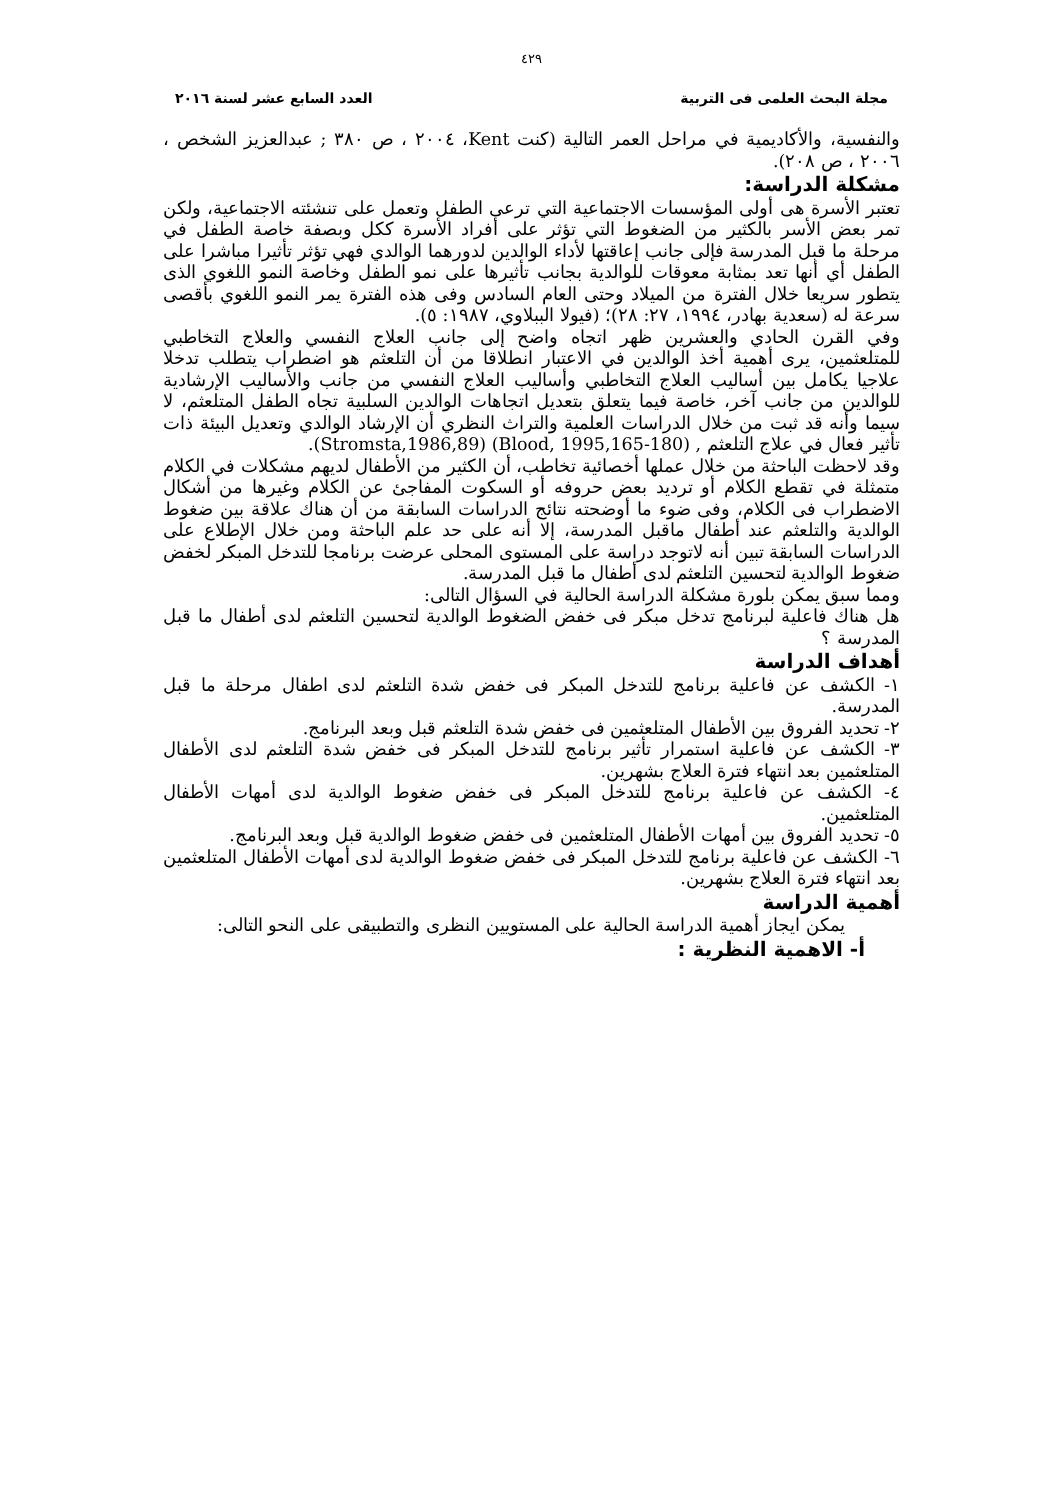٤٢٩
مجلة البحث العلمى فى التربية العدد السابع عشر لسنة ٢٠١٦
والنفسية، والأكاديمية في مراحل العمر التالية (كنت Kent، ٢٠٠٤ ، ص ٣٨٠ ; عبدالعزيز الشخص ، ٢٠٠٦ ، ص ٢٠٨).
مشكلة الدراسة:
تعتبر الأسرة هى أولى المؤسسات الاجتماعية التي ترعى الطفل وتعمل على تنشئته الاجتماعية، ولكن تمر بعض الأسر بالكثير من الضغوط التي تؤثر على أفراد الأسرة ككل وبصفة خاصة الطفل في مرحلة ما قبل المدرسة فإلى جانب إعاقتها لأداء الوالدين لدورهما الوالدي فهي تؤثر تأثيرا مباشرا على الطفل أي أنها تعد بمثابة معوقات للوالدية بجانب تأثيرها على نمو الطفل وخاصة النمو اللغوي الذى يتطور سريعا خلال الفترة من الميلاد وحتى العام السادس وفى هذه الفترة يمر النمو اللغوي بأقصى سرعة له (سعدية بهادر، ١٩٩٤، ٢٧: ٢٨)؛ (فيولا الببلاوي، ١٩٨٧: ٥).
وفي القرن الحادي والعشرين ظهر اتجاه واضح إلى جانب العلاج النفسي والعلاج التخاطبي للمتلعثمين، يرى أهمية أخذ الوالدين في الاعتبار انطلاقا من أن التلعثم هو اضطراب يتطلب تدخلا علاجيا يكامل بين أساليب العلاج التخاطبي وأساليب العلاج النفسي من جانب والأساليب الإرشادية للوالدين من جانب آخر، خاصة فيما يتعلق بتعديل اتجاهات الوالدين السلبية تجاه الطفل المتلعثم، لا سيما وأنه قد ثبت من خلال الدراسات العلمية والتراث النظري أن الإرشاد الوالدي وتعديل البيئة ذات تأثير فعال في علاج التلعثم , (Blood, 1995,165-180) (Stromsta,1986,89).
وقد لاحظت الباحثة من خلال عملها أخصائية تخاطب، أن الكثير من الأطفال لديهم مشكلات في الكلام متمثلة في تقطع الكلام أو ترديد بعض حروفه أو السكوت المفاجئ عن الكلام وغيرها من أشكال الاضطراب فى الكلام، وفى ضوء ما أوضحته نتائج الدراسات السابقة من أن هناك علاقة بين ضغوط الوالدية والتلعثم عند أطفال ماقبل المدرسة، إلا أنه على حد علم الباحثة ومن خلال الإطلاع على الدراسات السابقة تبين أنه لاتوجد دراسة على المستوى المحلى عرضت برنامجا للتدخل المبكر لخفض ضغوط الوالدية لتحسين التلعثم لدى أطفال ما قبل المدرسة.
ومما سبق يمكن بلورة مشكلة الدراسة الحالية في السؤال التالى:
هل هناك فاعلية لبرنامج تدخل مبكر فى خفض الضغوط الوالدية لتحسين التلعثم لدى أطفال ما قبل المدرسة ؟
أهداف الدراسة
١- الكشف عن فاعلية برنامج للتدخل المبكر فى خفض شدة التلعثم لدى اطفال مرحلة ما قبل المدرسة.
٢- تحديد الفروق بين الأطفال المتلعثمين فى خفض شدة التلعثم قبل وبعد البرنامج.
٣- الكشف عن فاعلية استمرار تأثير برنامج للتدخل المبكر فى خفض شدة التلعثم لدى الأطفال المتلعثمين بعد انتهاء فترة العلاج بشهرين.
٤- الكشف عن فاعلية برنامج للتدخل المبكر فى خفض ضغوط الوالدية لدى أمهات الأطفال المتلعثمين.
٥- تحديد الفروق بين أمهات الأطفال المتلعثمين فى خفض ضغوط الوالدية قبل وبعد البرنامج.
٦- الكشف عن فاعلية برنامج للتدخل المبكر فى خفض ضغوط الوالدية لدى أمهات الأطفال المتلعثمين بعد انتهاء فترة العلاج بشهرين.
أهمية الدراسة
يمكن ايجاز أهمية الدراسة الحالية على المستويين النظرى والتطبيقى على النحو التالى:
أ- الاهمية النظرية :